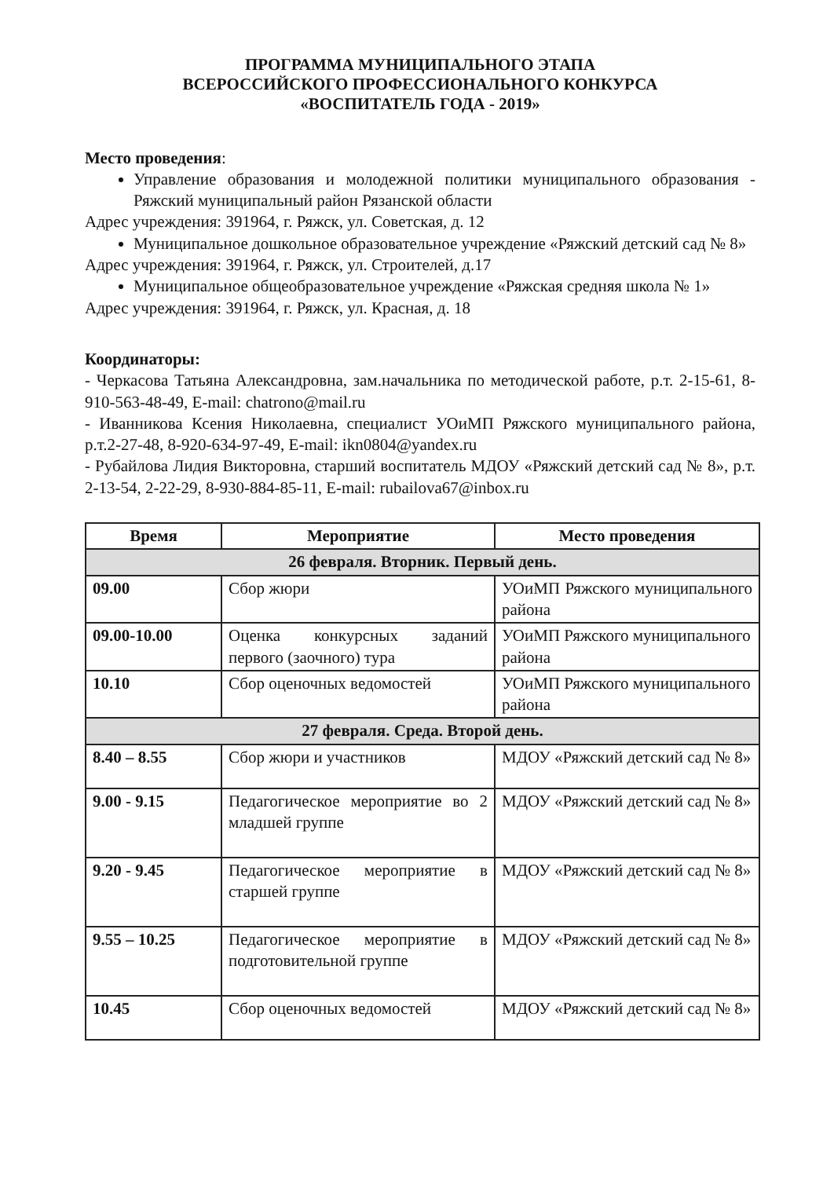ПРОГРАММА МУНИЦИПАЛЬНОГО ЭТАПА
ВСЕРОССИЙСКОГО ПРОФЕССИОНАЛЬНОГО КОНКУРСА
«ВОСПИТАТЕЛЬ ГОДА - 2019»
Место проведения:
Управление образования и молодежной политики муниципального образования - Ряжский муниципальный район Рязанской области
Адрес учреждения: 391964, г. Ряжск, ул. Советская, д. 12
Муниципальное дошкольное образовательное учреждение «Ряжский детский сад № 8»
Адрес учреждения: 391964, г. Ряжск, ул. Строителей, д.17
Муниципальное общеобразовательное учреждение «Ряжская средняя школа № 1»
Адрес учреждения: 391964, г. Ряжск, ул. Красная, д. 18
Координаторы:
- Черкасова Татьяна Александровна, зам.начальника по методической работе, р.т. 2-15-61, 8-910-563-48-49, E-mail: chatrono@mail.ru
- Иванникова Ксения Николаевна, специалист УОиМП Ряжского муниципального района, р.т.2-27-48, 8-920-634-97-49, E-mail: ikn0804@yandex.ru
- Рубайлова Лидия Викторовна, старший воспитатель МДОУ «Ряжский детский сад № 8», р.т. 2-13-54, 2-22-29, 8-930-884-85-11, E-mail: rubailova67@inbox.ru
| Время | Мероприятие | Место проведения |
| --- | --- | --- |
| 26 февраля. Вторник. Первый день. | | |
| 09.00 | Сбор жюри | УОиМП Ряжского муниципального района |
| 09.00-10.00 | Оценка конкурсных заданий первого (заочного) тура | УОиМП Ряжского муниципального района |
| 10.10 | Сбор оценочных ведомостей | УОиМП Ряжского муниципального района |
| 27 февраля. Среда. Второй день. | | |
| 8.40 – 8.55 | Сбор жюри и участников | МДОУ «Ряжский детский сад № 8» |
| 9.00 - 9.15 | Педагогическое мероприятие во 2 младшей группе | МДОУ «Ряжский детский сад № 8» |
| 9.20 - 9.45 | Педагогическое мероприятие в старшей группе | МДОУ «Ряжский детский сад № 8» |
| 9.55 – 10.25 | Педагогическое мероприятие в подготовительной группе | МДОУ «Ряжский детский сад № 8» |
| 10.45 | Сбор оценочных ведомостей | МДОУ «Ряжский детский сад № 8» |